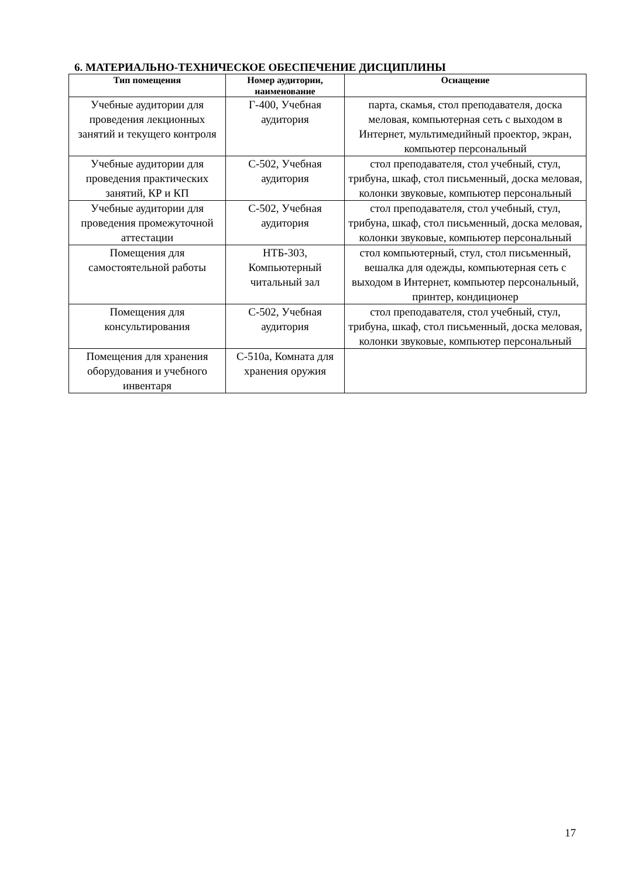6. МАТЕРИАЛЬНО-ТЕХНИЧЕСКОЕ ОБЕСПЕЧЕНИЕ ДИСЦИПЛИНЫ
| Тип помещения | Номер аудитории, наименование | Оснащение |
| --- | --- | --- |
| Учебные аудитории для проведения лекционных занятий и текущего контроля | Г-400, Учебная аудитория | парта, скамья, стол преподавателя, доска меловая, компьютерная сеть с выходом в Интернет, мультимедийный проектор, экран, компьютер персональный |
| Учебные аудитории для проведения практических занятий, КР и КП | С-502, Учебная аудитория | стол преподавателя, стол учебный, стул, трибуна, шкаф, стол письменный, доска меловая, колонки звуковые, компьютер персональный |
| Учебные аудитории для проведения промежуточной аттестации | С-502, Учебная аудитория | стол преподавателя, стол учебный, стул, трибуна, шкаф, стол письменный, доска меловая, колонки звуковые, компьютер персональный |
| Помещения для самостоятельной работы | НТБ-303, Компьютерный читальный зал | стол компьютерный, стул, стол письменный, вешалка для одежды, компьютерная сеть с выходом в Интернет, компьютер персональный, принтер, кондиционер |
| Помещения для консультирования | С-502, Учебная аудитория | стол преподавателя, стол учебный, стул, трибуна, шкаф, стол письменный, доска меловая, колонки звуковые, компьютер персональный |
| Помещения для хранения оборудования и учебного инвентаря | С-510а, Комната для хранения оружия | |
17